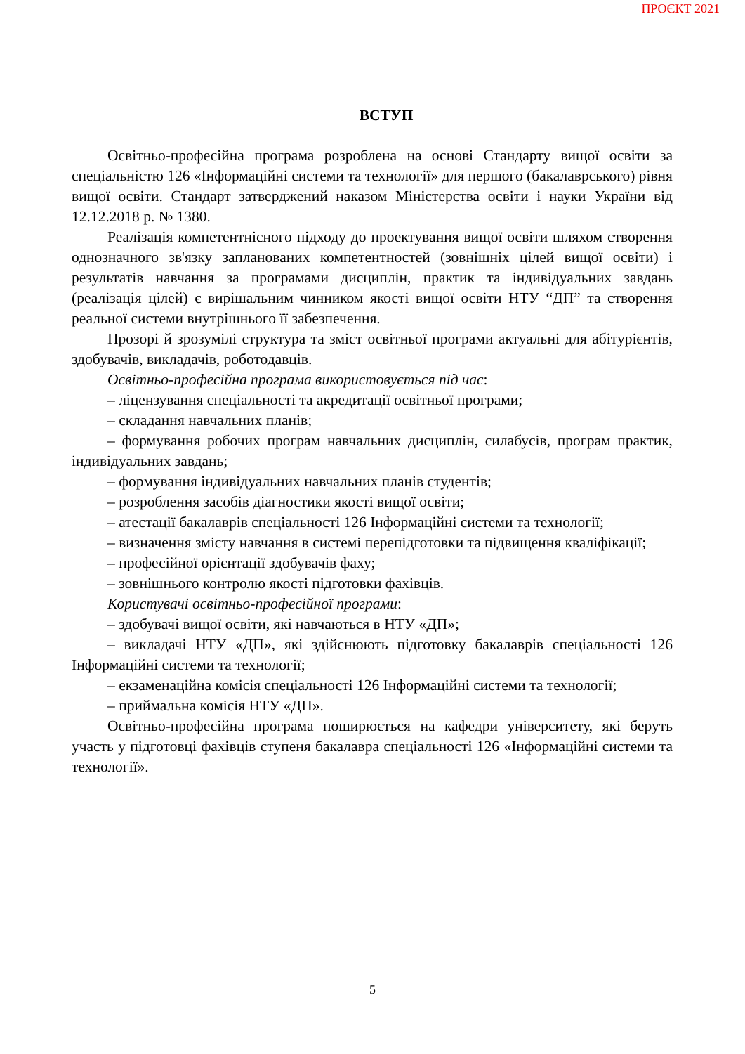ПРОЄКТ 2021
ВСТУП
Освітньо-професійна програма розроблена на основі Стандарту вищої освіти за спеціальністю 126 «Інформаційні системи та технології» для першого (бакалаврського) рівня вищої освіти. Стандарт затверджений наказом Міністерства освіти і науки України від 12.12.2018 р. № 1380.
Реалізація компетентнісного підходу до проектування вищої освіти шляхом створення однозначного зв'язку запланованих компетентностей (зовнішніх цілей вищої освіти) і результатів навчання за програмами дисциплін, практик та індивідуальних завдань (реалізація цілей) є вирішальним чинником якості вищої освіти НТУ “ДП” та створення реальної системи внутрішнього її забезпечення.
Прозорі й зрозумілі структура та зміст освітньої програми актуальні для абітурієнтів, здобувачів, викладачів, роботодавців.
Освітньо-професійна програма використовується під час:
– ліцензування спеціальності та акредитації освітньої програми;
– складання навчальних планів;
– формування робочих програм навчальних дисциплін, силабусів, програм практик, індивідуальних завдань;
– формування індивідуальних навчальних планів студентів;
– розроблення засобів діагностики якості вищої освіти;
– атестації бакалаврів спеціальності 126 Інформаційні системи та технології;
– визначення змісту навчання в системі перепідготовки та підвищення кваліфікації;
– професійної орієнтації здобувачів фаху;
– зовнішнього контролю якості підготовки фахівців.
Користувачі освітньо-професійної програми:
– здобувачі вищої освіти, які навчаються в НТУ «ДП»;
– викладачі НТУ «ДП», які здійснюють підготовку бакалаврів спеціальності 126 Інформаційні системи та технології;
– екзаменаційна комісія спеціальності 126 Інформаційні системи та технології;
– приймальна комісія НТУ «ДП».
Освітньо-професійна програма поширюється на кафедри університету, які беруть участь у підготовці фахівців ступеня бакалавра спеціальності 126 «Інформаційні системи та технології».
5